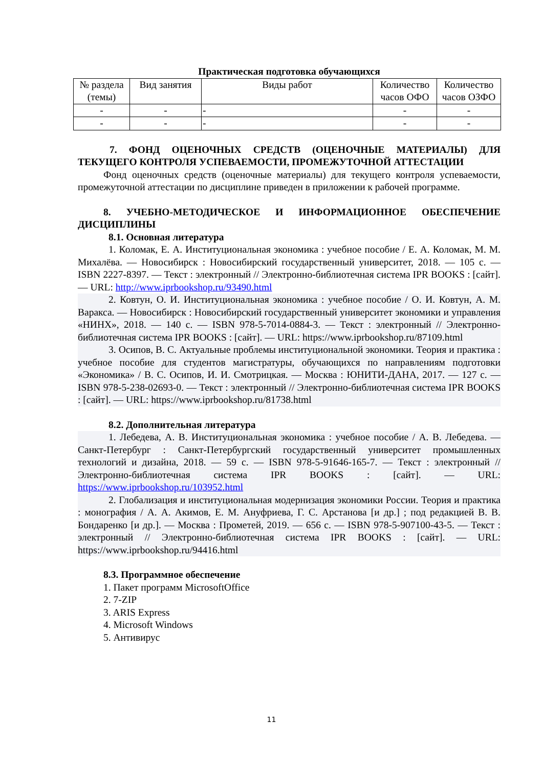Практическая подготовка обучающихся
| № раздела (темы) | Вид занятия | Виды работ | Количество часов ОФО | Количество часов ОЗФО |
| --- | --- | --- | --- | --- |
| - | - | - | - | - |
| - | - | - | - | - |
7. ФОНД ОЦЕНОЧНЫХ СРЕДСТВ (ОЦЕНОЧНЫЕ МАТЕРИАЛЫ) ДЛЯ ТЕКУЩЕГО КОНТРОЛЯ УСПЕВАЕМОСТИ, ПРОМЕЖУТОЧНОЙ АТТЕСТАЦИИ
Фонд оценочных средств (оценочные материалы) для текущего контроля успеваемости, промежуточной аттестации по дисциплине приведен в приложении к рабочей программе.
8. УЧЕБНО-МЕТОДИЧЕСКОЕ И ИНФОРМАЦИОННОЕ ОБЕСПЕЧЕНИЕ ДИСЦИПЛИНЫ
8.1. Основная литература
1. Коломак, Е. А. Институциональная экономика : учебное пособие / Е. А. Коломак, М. М. Михалёва. — Новосибирск : Новосибирский государственный университет, 2018. — 105 c. — ISBN 2227-8397. — Текст : электронный // Электронно-библиотечная система IPR BOOKS : [сайт]. — URL: http://www.iprbookshop.ru/93490.html
2. Ковтун, О. И. Институциональная экономика : учебное пособие / О. И. Ковтун, А. М. Варакса. — Новосибирск : Новосибирский государственный университет экономики и управления «НИНХ», 2018. — 140 c. — ISBN 978-5-7014-0884-3. — Текст : электронный // Электронно-библиотечная система IPR BOOKS : [сайт]. — URL: https://www.iprbookshop.ru/87109.html
3. Осипов, В. С. Актуальные проблемы институциональной экономики. Теория и практика : учебное пособие для студентов магистратуры, обучающихся по направлениям подготовки «Экономика» / В. С. Осипов, И. И. Смотрицкая. — Москва : ЮНИТИ-ДАНА, 2017. — 127 c. — ISBN 978-5-238-02693-0. — Текст : электронный // Электронно-библиотечная система IPR BOOKS : [сайт]. — URL: https://www.iprbookshop.ru/81738.html
8.2. Дополнительная литература
1. Лебедева, А. В. Институциональная экономика : учебное пособие / А. В. Лебедева. — Санкт-Петербург : Санкт-Петербургский государственный университет промышленных технологий и дизайна, 2018. — 59 c. — ISBN 978-5-91646-165-7. — Текст : электронный // Электронно-библиотечная система IPR BOOKS : [сайт]. — URL: https://www.iprbookshop.ru/103952.html
2. Глобализация и институциональная модернизация экономики России. Теория и практика : монография / А. А. Акимов, Е. М. Ануфриева, Г. С. Арстанова [и др.] ; под редакцией В. В. Бондаренко [и др.]. — Москва : Прометей, 2019. — 656 c. — ISBN 978-5-907100-43-5. — Текст : электронный // Электронно-библиотечная система IPR BOOKS : [сайт]. — URL: https://www.iprbookshop.ru/94416.html
8.3. Программное обеспечение
1. Пакет программ MicrosoftOffice
2. 7-ZIP
3. ARIS Express
4. Microsoft Windows
5. Антивирус
11